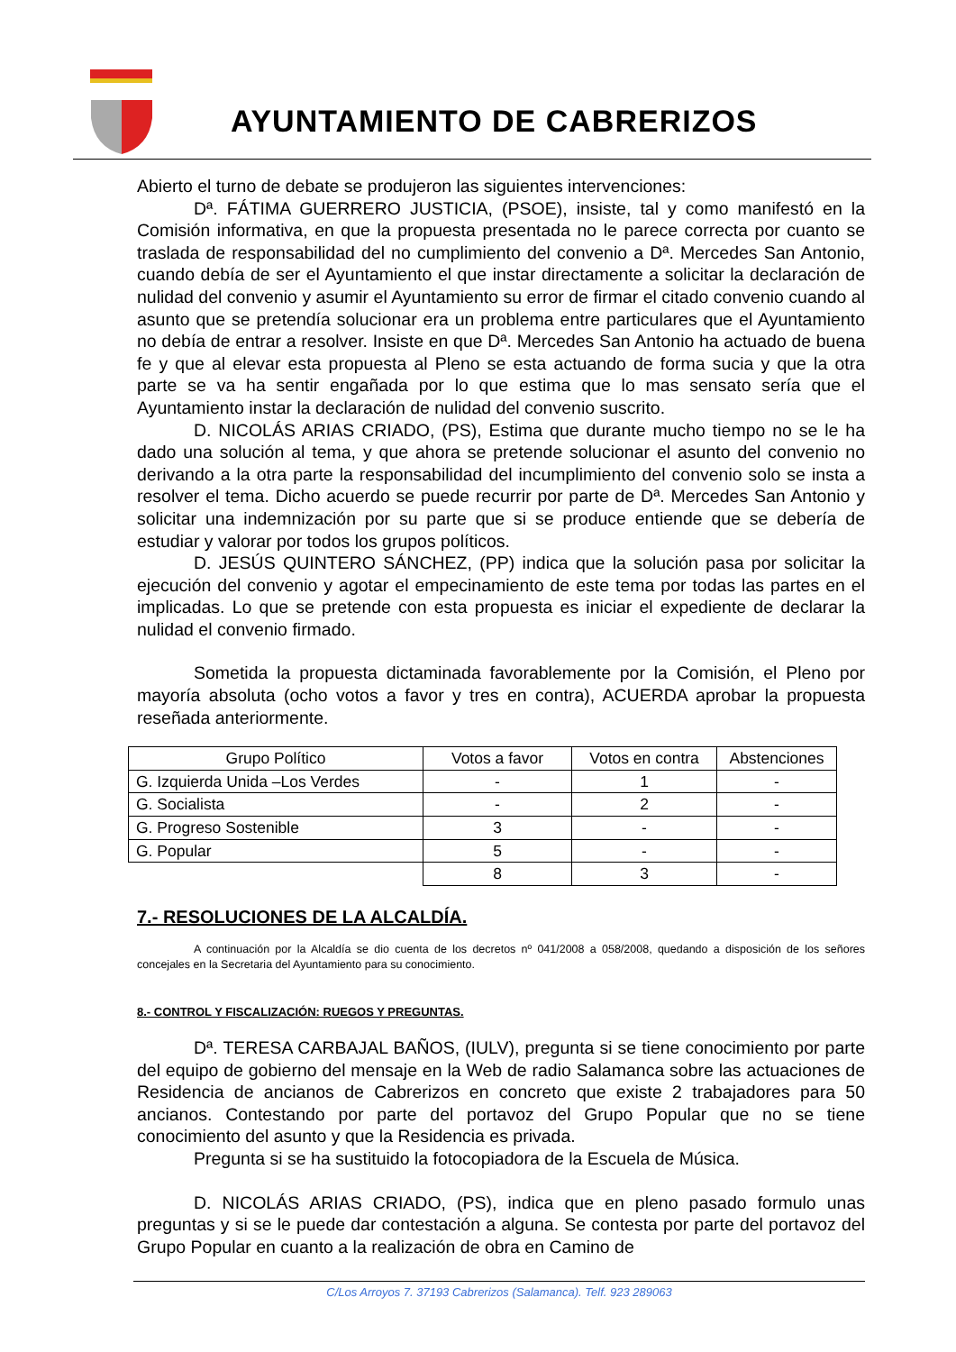AYUNTAMIENTO DE CABRERIZOS
Abierto el turno de debate se produjeron las siguientes intervenciones:
Dª. FÁTIMA GUERRERO JUSTICIA, (PSOE), insiste, tal y como manifestó en la Comisión informativa, en que la propuesta presentada no le parece correcta por cuanto se traslada de responsabilidad del no cumplimiento del convenio a Dª. Mercedes San Antonio, cuando debía de ser el Ayuntamiento el que instar directamente a solicitar la declaración de nulidad del convenio y asumir el Ayuntamiento su error de firmar el citado convenio cuando al asunto que se pretendía solucionar era un problema entre particulares que el Ayuntamiento no debía de entrar a resolver. Insiste en que Dª. Mercedes San Antonio ha actuado de buena fe y que al elevar esta propuesta al Pleno se esta actuando de forma sucia y que la otra parte se va ha sentir engañada por lo que estima que lo mas sensato sería que el Ayuntamiento instar la declaración de nulidad del convenio suscrito.
D. NICOLÁS ARIAS CRIADO, (PS), Estima que durante mucho tiempo no se le ha dado una solución al tema, y que ahora se pretende solucionar el asunto del convenio no derivando a la otra parte la responsabilidad del incumplimiento del convenio solo se insta a resolver el tema. Dicho acuerdo se puede recurrir por parte de Dª. Mercedes San Antonio y solicitar una indemnización por su parte que si se produce entiende que se debería de estudiar y valorar por todos los grupos políticos.
D. JESÚS QUINTERO SÁNCHEZ, (PP) indica que la solución pasa por solicitar la ejecución del convenio y agotar el empecinamiento de este tema por todas las partes en el implicadas. Lo que se pretende con esta propuesta es iniciar el expediente de declarar la nulidad el convenio firmado.
Sometida la propuesta dictaminada favorablemente por la Comisión, el Pleno por mayoría absoluta (ocho votos a favor y tres en contra), ACUERDA aprobar la propuesta reseñada anteriormente.
| Grupo Político | Votos a favor | Votos en contra | Abstenciones |
| G. Izquierda Unida –Los Verdes | - | 1 | - |
| G. Socialista | - | 2 | - |
| G. Progreso Sostenible | 3 | - | - |
| G. Popular | 5 | - | - |
| | 8 | 3 | - |
7.- RESOLUCIONES DE LA ALCALDÍA.
A continuación por la Alcaldía se dio cuenta de los decretos nº 041/2008 a 058/2008, quedando a disposición de los señores concejales en la Secretaria del Ayuntamiento para su conocimiento.
8.- CONTROL Y FISCALIZACIÓN: RUEGOS Y PREGUNTAS.
Dª. TERESA CARBAJAL BAÑOS, (IULV), pregunta si se tiene conocimiento por parte del equipo de gobierno del mensaje en la Web de radio Salamanca sobre las actuaciones de Residencia de ancianos de Cabrerizos en concreto que existe 2 trabajadores para 50 ancianos. Contestando por parte del portavoz del Grupo Popular que no se tiene conocimiento del asunto y que la Residencia es privada.
Pregunta si se ha sustituido la fotocopiadora de la Escuela de Música.
D. NICOLÁS ARIAS CRIADO, (PS), indica que en pleno pasado formulo unas preguntas y si se le puede dar contestación a alguna. Se contesta por parte del portavoz del Grupo Popular en cuanto a la realización de obra en Camino de
C/Los Arroyos 7. 37193 Cabrerizos (Salamanca). Telf. 923 289063